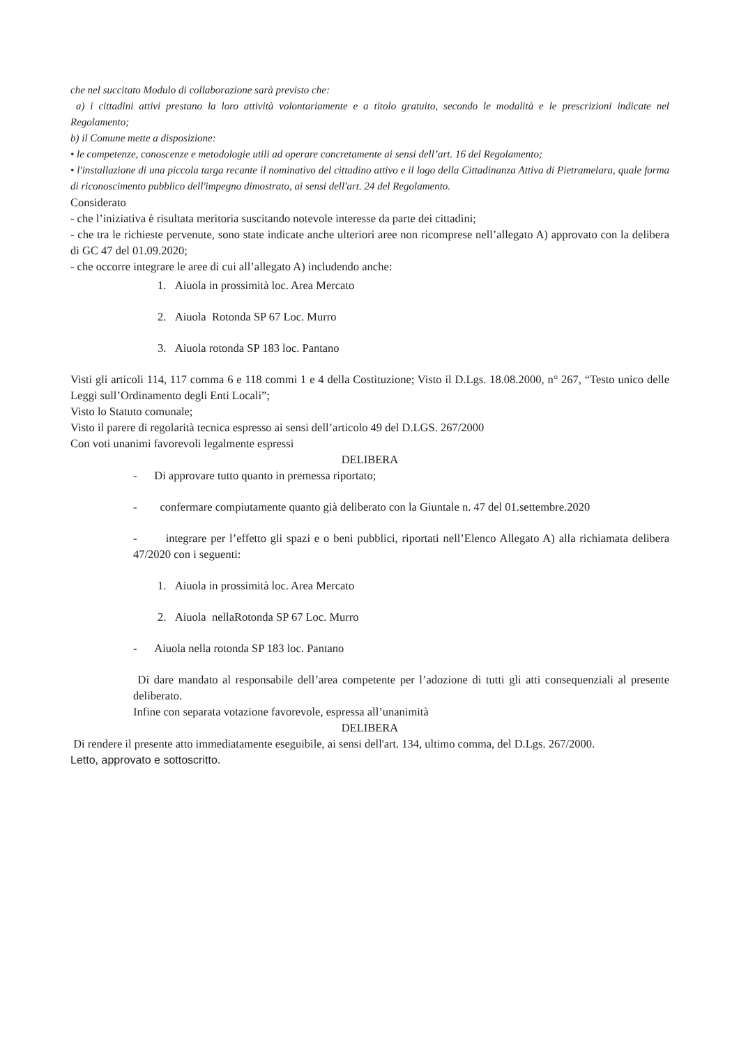che nel succitato Modulo di collaborazione sarà previsto che:
a) i cittadini attivi prestano la loro attività volontariamente e a titolo gratuito, secondo le modalità e le prescrizioni indicate nel Regolamento;
b) il Comune mette a disposizione:
• le competenze, conoscenze e metodologie utili ad operare concretamente ai sensi dell’art. 16 del Regolamento;
• l'installazione di una piccola targa recante il nominativo del cittadino attivo e il logo della Cittadinanza Attiva di Pietramelara, quale forma di riconoscimento pubblico dell'impegno dimostrato, ai sensi dell'art. 24 del Regolamento.
Considerato
- che l’iniziativa è risultata meritoria suscitando notevole interesse da parte dei cittadini;
- che tra le richieste pervenute, sono state indicate anche ulteriori aree non ricomprese nell’allegato A) approvato con la delibera di GC 47 del 01.09.2020;
- che occorre integrare le aree di cui all’allegato A) includendo anche:
1. Aiuola in prossimità loc. Area Mercato
2. Aiuola Rotonda SP 67 Loc. Murro
3. Aiuola rotonda SP 183 loc. Pantano
Visti gli articoli 114, 117 comma 6 e 118 commi 1 e 4 della Costituzione; Visto il D.Lgs. 18.08.2000, n° 267, “Testo unico delle Leggi sull’Ordinamento degli Enti Locali”;
Visto lo Statuto comunale;
Visto il parere di regolarità tecnica espresso ai sensi dell’articolo 49 del D.LGS. 267/2000
Con voti unanimi favorevoli legalmente espressi
DELIBERA
- Di approvare tutto quanto in premessa riportato;
- confermare compiutamente quanto già deliberato con la Giuntale n. 47 del 01.settembre.2020
- integrare per l’effetto gli spazi e o beni pubblici, riportati nell’Elenco Allegato A) alla richiamata delibera 47/2020 con i seguenti:
1. Aiuola in prossimità loc. Area Mercato
2. Aiuola nellaRotonda SP 67 Loc. Murro
- Aiuola nella rotonda SP 183 loc. Pantano
Di dare mandato al responsabile dell’area competente per l’adozione di tutti gli atti consequenziali al presente deliberato.
Infine con separata votazione favorevole, espressa all’unanimità
DELIBERA
Di rendere il presente atto immediatamente eseguibile, ai sensi dell'art. 134, ultimo comma, del D.Lgs. 267/2000.
Letto, approvato e sottoscritto.